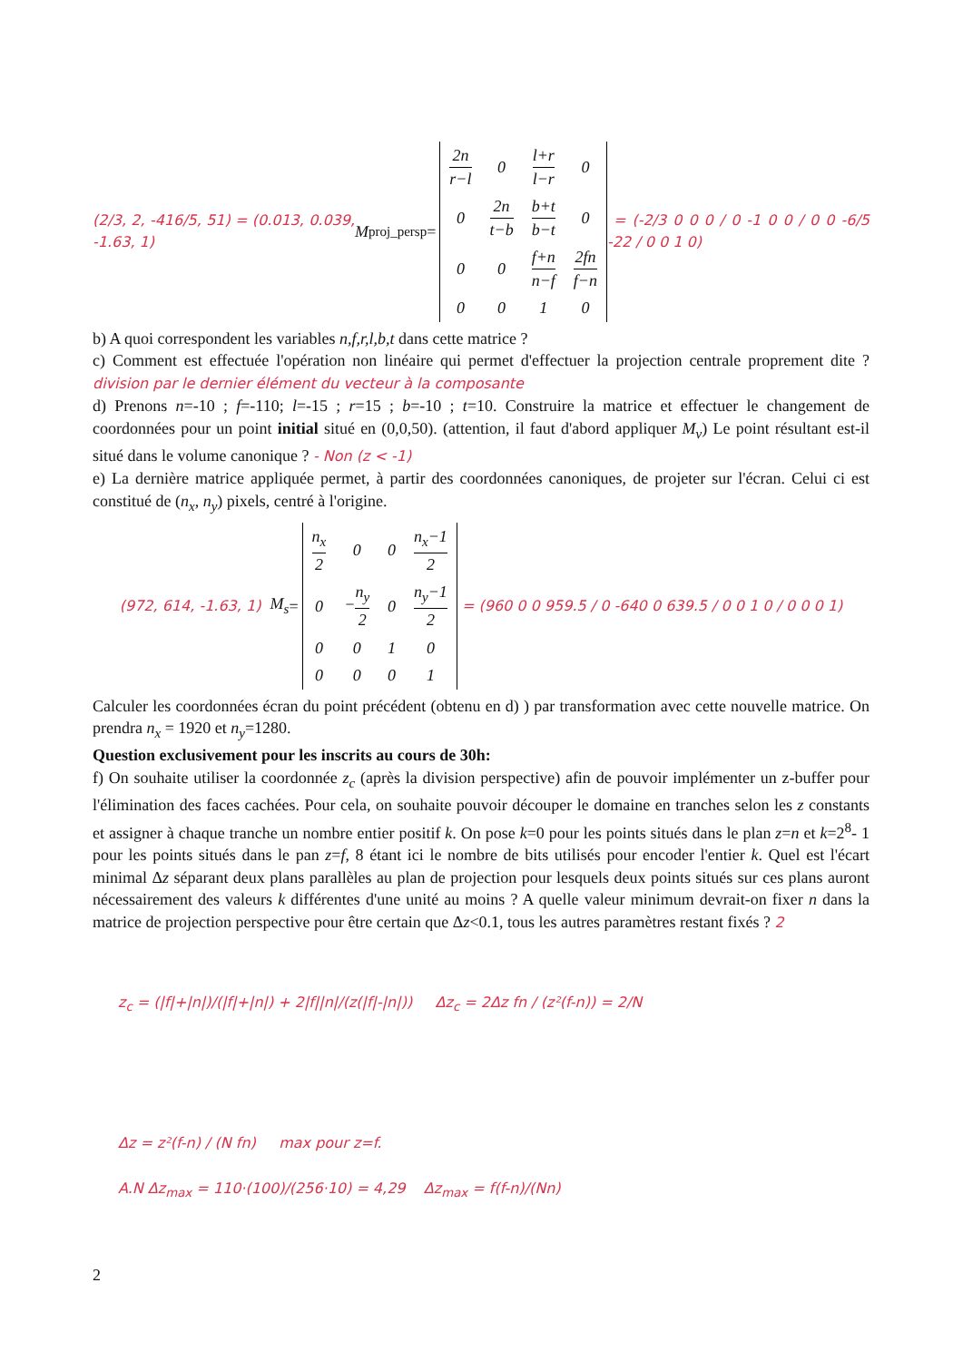(2/3, 2, -416/5, 51) = (0.013, 0.039, -1.63, 1) M<sub>proj_persp</sub>=
| 2n r−l | 0 | l+r l−r | 0 |
| 0 | 2n t−b | b+t b−t | 0 |
| 0 | 0 | f+n n−f | 2fn f−n |
| 0 | 0 | 1 | 0 |
= (-2/3 0 0 0 / 0 -1 0 0 / 0 0 -6/5 -22 / 0 0 1 0)
b) A quoi correspondent les variables n,f,r,l,b,t dans cette matrice ?
c) Comment est effectuée l'opération non linéaire qui permet d'effectuer la projection centrale proprement dite ? division par le dernier élément du vecteur à la composante
d) Prenons n=-10 ; f=-110; l=-15 ; r=15 ; b=-10 ; t=10. Construire la matrice et effectuer le changement de coordonnées pour un point initial situé en (0,0,50). (attention, il faut d'abord appliquer M<sub>v</sub>) Le point résultant est-il situé dans le volume canonique ? - Non (z < -1)
e) La dernière matrice appliquée permet, à partir des coordonnées canoniques, de projeter sur l'écran. Celui ci est constitué de (n<sub>x</sub>, n<sub>y</sub>) pixels, centré à l'origine.
(972, 614, -1.63, 1) M<sub>s</sub> =
| n<sub>x</sub> 2 | 0 | 0 | n<sub>x</sub>−1 2 |
| 0 | − n<sub>y</sub> 2 | 0 | n<sub>y</sub>−1 2 |
| 0 | 0 | 1 | 0 |
| 0 | 0 | 0 | 1 |
= (960 0 0 959.5 / 0 -640 0 639.5 / 0 0 1 0 / 0 0 0 1)
Calculer les coordonnées écran du point précédent (obtenu en d) ) par transformation avec cette nouvelle matrice. On prendra n<sub>x</sub> = 1920 et n<sub>y</sub>=1280.
Question exclusivement pour les inscrits au cours de 30h:
f) On souhaite utiliser la coordonnée z<sub>c</sub> (après la division perspective) afin de pouvoir implémenter un z-buffer pour l'élimination des faces cachées. Pour cela, on souhaite pouvoir découper le domaine en tranches selon les z constants et assigner à chaque tranche un nombre entier positif k. On pose k=0 pour les points situés dans le plan z=n et k=2<sup>8</sup>- 1 pour les points situés dans le pan z=f, 8 étant ici le nombre de bits utilisés pour encoder l'entier k. Quel est l'écart minimal Δz séparant deux plans parallèles au plan de projection pour lesquels deux points situés sur ces plans auront nécessairement des valeurs k différentes d'une unité au moins ? A quelle valeur minimum devrait-on fixer n dans la matrice de projection perspective pour être certain que Δz<0.1, tous les autres paramètres restant fixés ? 2
z<sub>c</sub> = (|f|+|n|)/(|f|+|n|) + 2|f||n|/(z(|f|-|n|)) Δz<sub>c</sub> = 2Δz fn / (z²(f-n)) = 2/N
Δz = z²(f-n) / (N fn) max pour z=f.
A.N Δz<sub>max</sub> = 110·(100)/(256·10) = 4,29 Δz<sub>max</sub> = f(f-n)/(Nn)
2